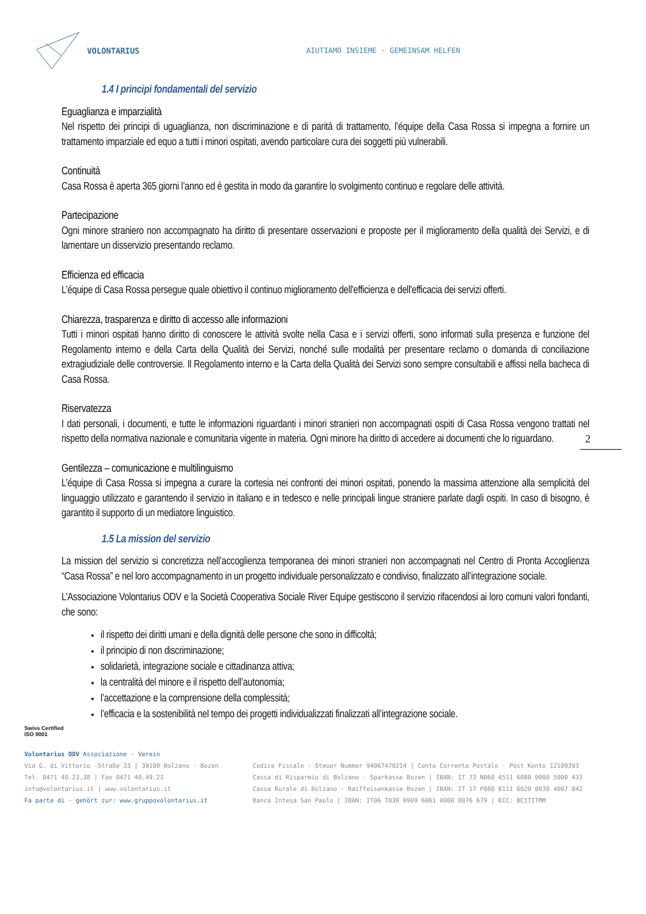VOLONTARIUS
AIUTIAMO INSIEME · GEMEINSAM HELFEN
1.4 I principi fondamentali del servizio
Eguaglianza e imparzialità
Nel rispetto dei principi di uguaglianza, non discriminazione e di parità di trattamento, l’équipe della Casa Rossa si impegna a fornire un trattamento imparziale ed equo a tutti i minori ospitati, avendo particolare cura dei soggetti più vulnerabili.
Continuità
Casa Rossa è aperta 365 giorni l’anno ed è gestita in modo da garantire lo svolgimento continuo e regolare delle attività.
Partecipazione
Ogni minore straniero non accompagnato ha diritto di presentare osservazioni e proposte per il miglioramento della qualità dei Servizi, e di lamentare un disservizio presentando reclamo.
Efficienza ed efficacia
L’équipe di Casa Rossa persegue quale obiettivo il continuo miglioramento dell'efficienza e dell'efficacia dei servizi offerti.
Chiarezza, trasparenza e diritto di accesso alle informazioni
Tutti i minori ospitati hanno diritto di conoscere le attività svolte nella Casa e i servizi offerti, sono informati sulla presenza e funzione del Regolamento interno e della Carta della Qualità dei Servizi, nonché sulle modalità per presentare reclamo o domanda di conciliazione extragiudiziale delle controversie. Il Regolamento interno e la Carta della Qualità dei Servizi sono sempre consultabili e affissi nella bacheca di Casa Rossa.
Riservatezza
I dati personali, i documenti, e tutte le informazioni riguardanti i minori stranieri non accompagnati ospiti di Casa Rossa vengono trattati nel rispetto della normativa nazionale e comunitaria vigente in materia. Ogni minore ha diritto di accedere ai documenti che lo riguardano.
Gentilezza – comunicazione e multilinguismo
L’équipe di Casa Rossa si impegna a curare la cortesia nei confronti dei minori ospitati, ponendo la massima attenzione alla semplicità del linguaggio utilizzato e garantendo il servizio in italiano e in tedesco e nelle principali lingue straniere parlate dagli ospiti. In caso di bisogno, è garantito il supporto di un mediatore linguistico.
1.5 La mission del servizio
La mission del servizio si concretizza nell’accoglienza temporanea dei minori stranieri non accompagnati nel Centro di Pronta Accoglienza “Casa Rossa” e nel loro accompagnamento in un progetto individuale personalizzato e condiviso, finalizzato all’integrazione sociale.
L’Associazione Volontarius ODV e la Società Cooperativa Sociale River Equipe gestiscono il servizio rifacendosi ai loro comuni valori fondanti, che sono:
il rispetto dei diritti umani e della dignità delle persone che sono in difficoltà;
il principio di non discriminazione;
solidarietà, integrazione sociale e cittadinanza attiva;
la centralità del minore e il rispetto dell’autonomia;
l’accettazione e la comprensione della complessità;
l’efficacia e la sostenibilità nel tempo dei progetti individualizzati finalizzati all’integrazione sociale.
2
Swiss Certified
ISO 9001
Volontarius ODV Associazione · Verein
Via G. di Vittorio -Straße 33 | 39100 Bolzano · Bozen
Tel. 0471 40.23.38 | Fax 0471 40.49.21
info@volontarius.it | www.volontarius.it
Fa parte di · gehört zur: www.gruppovolontarius.it
Codice Fiscale · Steuer Nummer 94067470214 | Conto Corrente Postale · Post Konto 12109393
Cassa di Risparmio di Bolzano · Sparkasse Bozen | IBAN: IT 73 N060 4511 6080 0000 5000 433
Cassa Rurale di Bolzano · Raiffeisenkasse Bozen | IBAN: IT 17 P080 8111 6020 0030 4007 042
Banca Intesa San Paolo | IBAN: IT06 T030 6909 6061 0000 0076 679 | BIC: BCITITMM